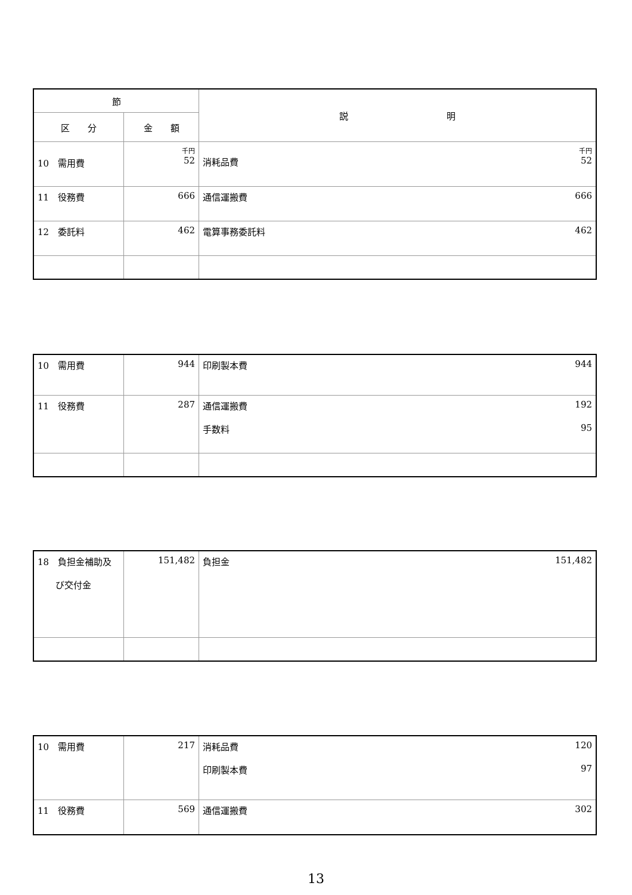| 節 | | 説 明 |
| --- | --- | --- |
| 区 分 | 金 額 | |
| 10 需用費 | 千円 52 | 千円 消耗品費 52 |
| 11 役務費 | 666 | 通信運搬費 666 |
| 12 委託料 | 462 | 電算事務委託料 462 |
| 10 需用費 | 944 | 印刷製本費 944 |
| 11 役務費 | 287 | 通信運搬費 192 手数料 95 |
| 18 負担金補助及 び交付金 | 151,482 | 負担金 151,482 |
| 10 需用費 | 217 | 消耗品費 120 印刷製本費 97 |
| 11 役務費 | 569 | 通信運搬費 302 |
13